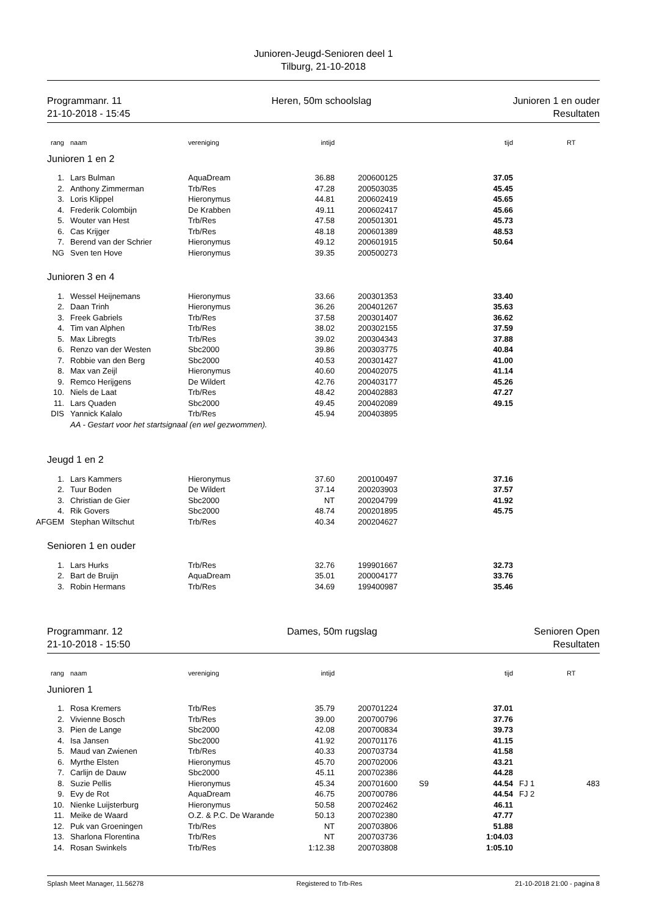Junioren-Jeugd-Senioren deel 1
Tilburg, 21-10-2018
Programmanr. 11
21-10-2018 - 15:45
Heren, 50m schoolslag Junioren 1 en ouder
Resultaten
| rang | | naam | vereniging | intijd | | | | tijd | | RT |
| --- | --- | --- | --- | --- | --- | --- | --- | --- | --- | --- |
| Junioren 1 en 2 | | | | | | | | | | |
| 1. | | Lars Bulman | AquaDream | 36.88 | | 200600125 | | 37.05 | | |
| 2. | | Anthony Zimmerman | Trb/Res | 47.28 | | 200503035 | | 45.45 | | |
| 3. | | Loris Klippel | Hieronymus | 44.81 | | 200602419 | | 45.65 | | |
| 4. | | Frederik Colombijn | De Krabben | 49.11 | | 200602417 | | 45.66 | | |
| 5. | | Wouter van Hest | Trb/Res | 47.58 | | 200501301 | | 45.73 | | |
| 6. | | Cas Krijger | Trb/Res | 48.18 | | 200601389 | | 48.53 | | |
| 7. | | Berend van der Schrier | Hieronymus | 49.12 | | 200601915 | | 50.64 | | |
| NG | | Sven ten Hove | Hieronymus | 39.35 | | 200500273 | | | | |
| Junioren 3 en 4 | | | | | | | | | | |
| 1. | | Wessel Heijnemans | Hieronymus | 33.66 | | 200301353 | | 33.40 | | |
| 2. | | Daan Trinh | Hieronymus | 36.26 | | 200401267 | | 35.63 | | |
| 3. | | Freek Gabriels | Trb/Res | 37.58 | | 200301407 | | 36.62 | | |
| 4. | | Tim van Alphen | Trb/Res | 38.02 | | 200302155 | | 37.59 | | |
| 5. | | Max Libregts | Trb/Res | 39.02 | | 200304343 | | 37.88 | | |
| 6. | | Renzo van der Westen | Sbc2000 | 39.86 | | 200303775 | | 40.84 | | |
| 7. | | Robbie van den Berg | Sbc2000 | 40.53 | | 200301427 | | 41.00 | | |
| 8. | | Max van Zeijl | Hieronymus | 40.60 | | 200402075 | | 41.14 | | |
| 9. | | Remco Herijgens | De Wildert | 42.76 | | 200403177 | | 45.26 | | |
| 10. | | Niels de Laat | Trb/Res | 48.42 | | 200402883 | | 47.27 | | |
| 11. | | Lars Quaden | Sbc2000 | 49.45 | | 200402089 | | 49.15 | | |
| DIS | | Yannick Kalalo | Trb/Res | 45.94 | | 200403895 | | | | |
| | | AA - Gestart voor het startsignaal (en wel gezwommen). | | | | | | | | |
| Jeugd 1 en 2 | | | | | | | | | | |
| 1. | | Lars Kammers | Hieronymus | 37.60 | | 200100497 | | 37.16 | | |
| 2. | | Tuur Boden | De Wildert | 37.14 | | 200203903 | | 37.57 | | |
| 3. | | Christian de Gier | Sbc2000 | NT | | 200204799 | | 41.92 | | |
| 4. | | Rik Govers | Sbc2000 | 48.74 | | 200201895 | | 45.75 | | |
| AFGEM | | Stephan Wiltschut | Trb/Res | 40.34 | | 200204627 | | | | |
| Senioren 1 en ouder | | | | | | | | | | |
| 1. | | Lars Hurks | Trb/Res | 32.76 | | 199901667 | | 32.73 | | |
| 2. | | Bart de Bruijn | AquaDream | 35.01 | | 200004177 | | 33.76 | | |
| 3. | | Robin Hermans | Trb/Res | 34.69 | | 199400987 | | 35.46 | | |
Programmanr. 12
21-10-2018 - 15:50
Dames, 50m rugslag Senioren Open
Resultaten
| rang | | naam | vereniging | intijd | | | | tijd | | RT |
| --- | --- | --- | --- | --- | --- | --- | --- | --- | --- | --- |
| Junioren 1 | | | | | | | | | | |
| 1. | | Rosa Kremers | Trb/Res | 35.79 | | 200701224 | | 37.01 | | |
| 2. | | Vivienne Bosch | Trb/Res | 39.00 | | 200700796 | | 37.76 | | |
| 3. | | Pien de Lange | Sbc2000 | 42.08 | | 200700834 | | 39.73 | | |
| 4. | | Isa Jansen | Sbc2000 | 41.92 | | 200701176 | | 41.15 | | |
| 5. | | Maud van Zwienen | Trb/Res | 40.33 | | 200703734 | | 41.58 | | |
| 6. | | Myrthe Elsten | Hieronymus | 45.70 | | 200702006 | | 43.21 | | |
| 7. | | Carlijn de Dauw | Sbc2000 | 45.11 | | 200702386 | | 44.28 | | |
| 8. | | Suzie Pellis | Hieronymus | 45.34 | | 200701600 | S9 | 44.54 | | FJ 1 483 |
| 9. | | Evy de Rot | AquaDream | 46.75 | | 200700786 | | 44.54 | | FJ 2 |
| 10. | | Nienke Luijsterburg | Hieronymus | 50.58 | | 200702462 | | 46.11 | | |
| 11. | | Meike de Waard | O.Z. & P.C. De Warande | 50.13 | | 200702380 | | 47.77 | | |
| 12. | | Puk van Groeningen | Trb/Res | NT | | 200703806 | | 51.88 | | |
| 13. | | Sharlona Florentina | Trb/Res | NT | | 200703736 | | 1:04.03 | | |
| 14. | | Rosan Swinkels | Trb/Res | 1:12.38 | | 200703808 | | 1:05.10 | | |
Splash Meet Manager, 11.56278 Registered to Trb-Res 21-10-2018 21:00 - pagina 8